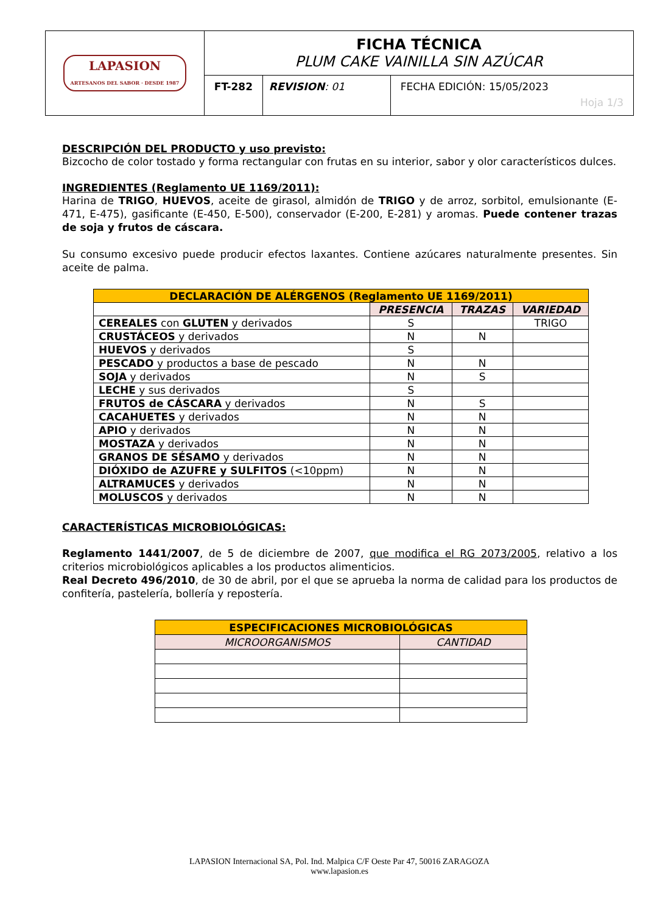| LAPASION ARTESANOS DEL SABOR · DESDE 1987 | FICHA TÉCNICA PLUM CAKE VAINILLA SIN AZÚCAR | | |
| | FT-282 | REVISION : 01 | FECHA EDICIÓN: 15/05/2023 Hoja 1/3 |
DESCRIPCIÓN DEL PRODUCTO y uso previsto:
Bizcocho de color tostado y forma rectangular con frutas en su interior, sabor y olor característicos dulces.
INGREDIENTES (Reglamento UE 1169/2011):
Harina de TRIGO, HUEVOS, aceite de girasol, almidón de TRIGO y de arroz, sorbitol, emulsionante (E-471, E-475), gasificante (E-450, E-500), conservador (E-200, E-281) y aromas. Puede contener trazas de soja y frutos de cáscara.
Su consumo excesivo puede producir efectos laxantes. Contiene azúcares naturalmente presentes. Sin aceite de palma.
| DECLARACIÓN DE ALÉRGENOS (Reglamento UE 1169/2011) | | | |
| --- | --- | --- | --- |
| | PRESENCIA | TRAZAS | VARIEDAD |
| CEREALES con GLUTEN y derivados | S | | TRIGO |
| CRUSTÁCEOS y derivados | N | N | |
| HUEVOS y derivados | S | | |
| PESCADO y productos a base de pescado | N | N | |
| SOJA y derivados | N | S | |
| LECHE y sus derivados | S | | |
| FRUTOS de CÁSCARA y derivados | N | S | |
| CACAHUETES y derivados | N | N | |
| APIO y derivados | N | N | |
| MOSTAZA y derivados | N | N | |
| GRANOS DE SÉSAMO y derivados | N | N | |
| DIÓXIDO de AZUFRE y SULFITOS (<10ppm) | N | N | |
| ALTRAMUCES y derivados | N | N | |
| MOLUSCOS y derivados | N | N | |
CARACTERÍSTICAS MICROBIOLÓGICAS:
Reglamento 1441/2007, de 5 de diciembre de 2007, que modifica el RG 2073/2005, relativo a los criterios microbiológicos aplicables a los productos alimenticios.
Real Decreto 496/2010, de 30 de abril, por el que se aprueba la norma de calidad para los productos de confitería, pastelería, bollería y repostería.
| ESPECIFICACIONES MICROBIOLÓGICAS | |
| --- | --- |
| MICROORGANISMOS | CANTIDAD |
LAPASION Internacional SA, Pol. Ind. Malpica C/F Oeste Par 47, 50016 ZARAGOZA
www.lapasion.es